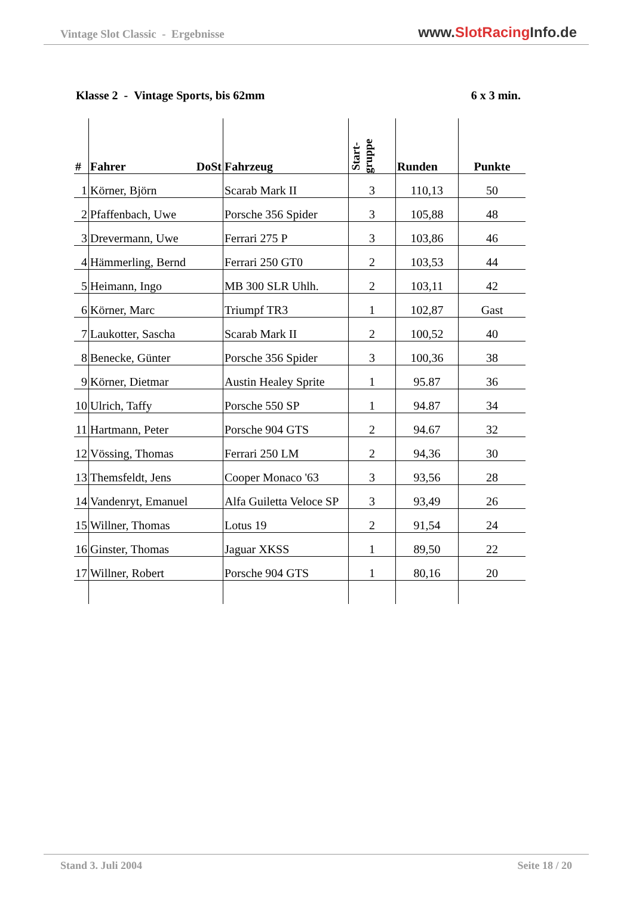Vintage Slot Classic - Ergebnisse
www.SlotRacing Info.de
Klasse 2 - Vintage Sports, bis 62mm
6 x 3 min.
| # | Fahrer DoSt | Fahrzeug | Start- gruppe | Runden | Punkte |
| --- | --- | --- | --- | --- | --- |
| 1 | Körner, Björn | Scarab Mark II | 3 | 110,13 | 50 |
| 2 | Pfaffenbach, Uwe | Porsche 356 Spider | 3 | 105,88 | 48 |
| 3 | Drevermann, Uwe | Ferrari 275 P | 3 | 103,86 | 46 |
| 4 | Hämmerling, Bernd | Ferrari 250 GT0 | 2 | 103,53 | 44 |
| 5 | Heimann, Ingo | MB 300 SLR Uhlh. | 2 | 103,11 | 42 |
| 6 | Körner, Marc | Triumpf TR3 | 1 | 102,87 | Gast |
| 7 | Laukotter, Sascha | Scarab Mark II | 2 | 100,52 | 40 |
| 8 | Benecke, Günter | Porsche 356 Spider | 3 | 100,36 | 38 |
| 9 | Körner, Dietmar | Austin Healey Sprite | 1 | 95.87 | 36 |
| 10 | Ulrich, Taffy | Porsche 550 SP | 1 | 94.87 | 34 |
| 11 | Hartmann, Peter | Porsche 904 GTS | 2 | 94.67 | 32 |
| 12 | Vössing, Thomas | Ferrari 250 LM | 2 | 94,36 | 30 |
| 13 | Themsfeldt, Jens | Cooper Monaco '63 | 3 | 93,56 | 28 |
| 14 | Vandenryt, Emanuel | Alfa Guiletta Veloce SP | 3 | 93,49 | 26 |
| 15 | Willner, Thomas | Lotus 19 | 2 | 91,54 | 24 |
| 16 | Ginster, Thomas | Jaguar XKSS | 1 | 89,50 | 22 |
| 17 | Willner, Robert | Porsche 904 GTS | 1 | 80,16 | 20 |
Stand 3. Juli 2004 Seite 18 / 20